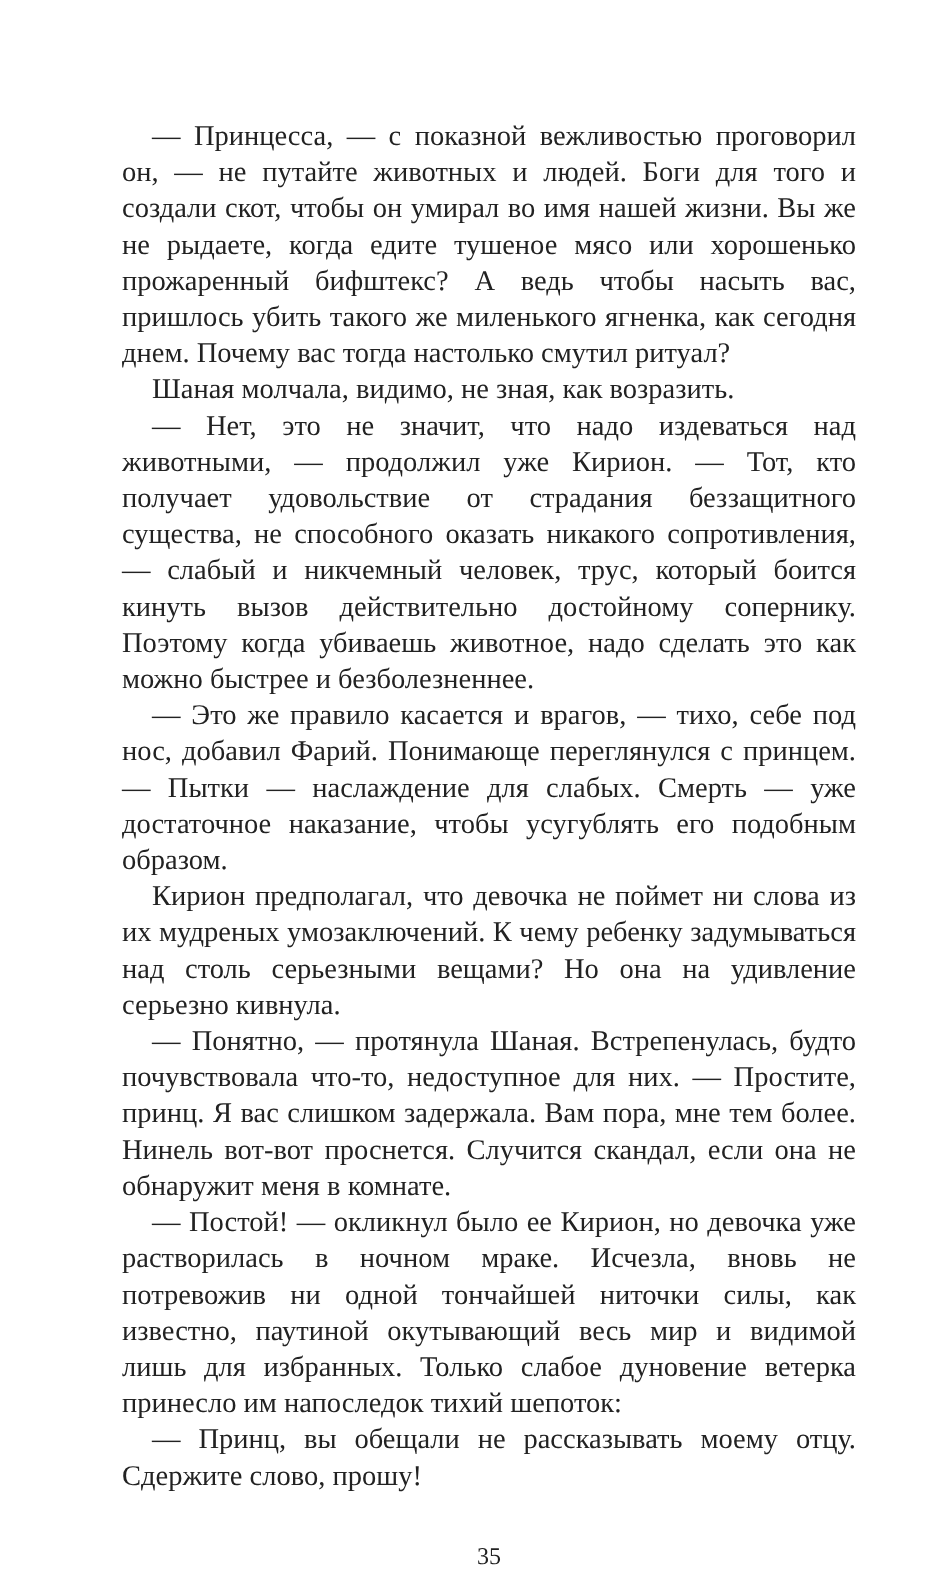— Принцесса, — с показной вежливостью проговорил он, — не путайте животных и людей. Боги для того и создали скот, чтобы он умирал во имя нашей жизни. Вы же не рыдаете, когда едите тушеное мясо или хорошенько прожаренный бифштекс? А ведь чтобы насыть вас, пришлось убить такого же миленького ягненка, как сегодня днем. Почему вас тогда настолько смутил ритуал?
Шаная молчала, видимо, не зная, как возразить.
— Нет, это не значит, что надо издеваться над животными, — продолжил уже Кирион. — Тот, кто получает удовольствие от страдания беззащитного существа, не способного оказать никакого сопротивления, — слабый и никчемный человек, трус, который боится кинуть вызов действительно достойному сопернику. Поэтому когда убиваешь животное, надо сделать это как можно быстрее и безболезненнее.
— Это же правило касается и врагов, — тихо, себе под нос, добавил Фарий. Понимающе переглянулся с принцем. — Пытки — наслаждение для слабых. Смерть — уже достаточное наказание, чтобы усугублять его подобным образом.
Кирион предполагал, что девочка не поймет ни слова из их мудреных умозаключений. К чему ребенку задумываться над столь серьезными вещами? Но она на удивление серьезно кивнула.
— Понятно, — протянула Шаная. Встрепенулась, будто почувствовала что-то, недоступное для них. — Простите, принц. Я вас слишком задержала. Вам пора, мне тем более. Нинель вот-вот проснется. Случится скандал, если она не обнаружит меня в комнате.
— Постой! — окликнул было ее Кирион, но девочка уже растворилась в ночном мраке. Исчезла, вновь не потревожив ни одной тончайшей ниточки силы, как известно, паутиной окутывающий весь мир и видимой лишь для избранных. Только слабое дуновение ветерка принесло им напоследок тихий шепоток:
— Принц, вы обещали не рассказывать моему отцу. Сдержите слово, прошу!
35